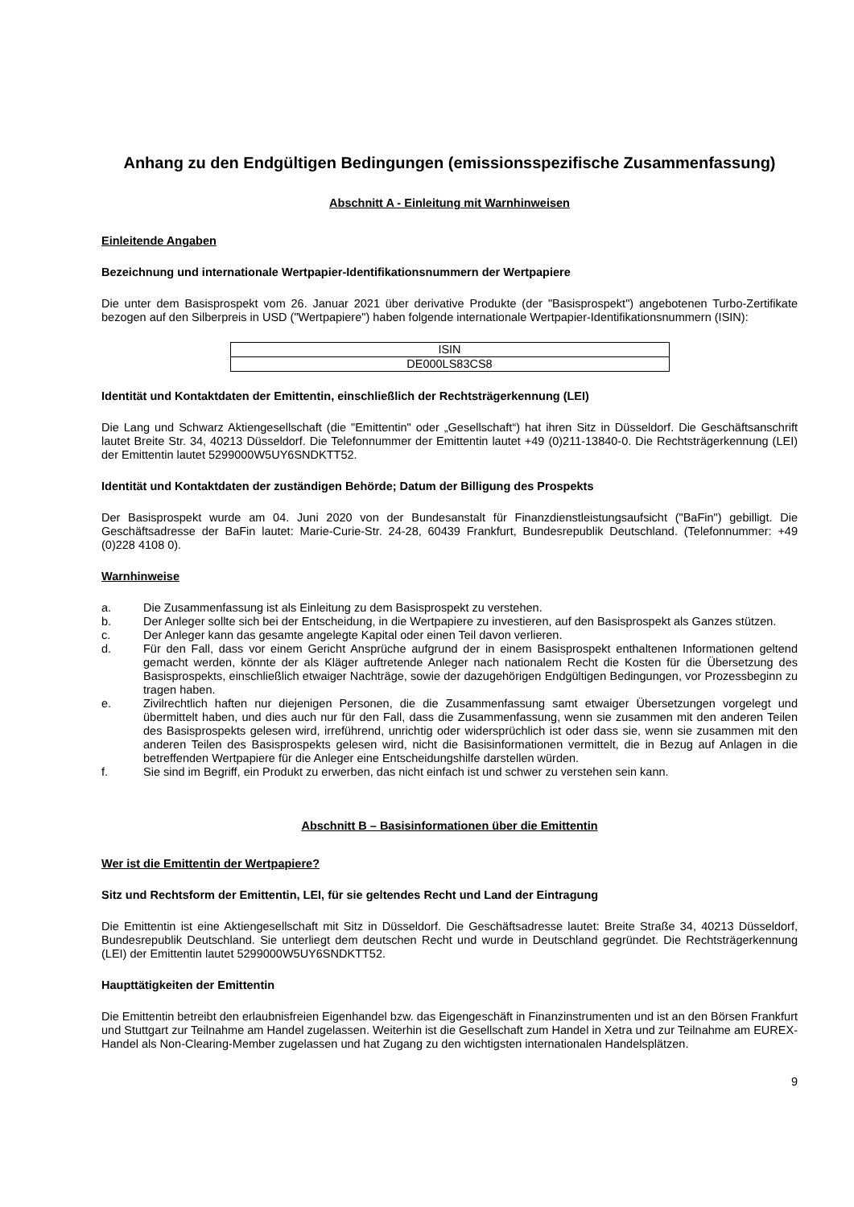Anhang zu den Endgültigen Bedingungen (emissionsspezifische Zusammenfassung)
Abschnitt A - Einleitung mit Warnhinweisen
Einleitende Angaben
Bezeichnung und internationale Wertpapier-Identifikationsnummern der Wertpapiere
Die unter dem Basisprospekt vom 26. Januar 2021 über derivative Produkte (der "Basisprospekt") angebotenen Turbo-Zertifikate bezogen auf den Silberpreis in USD ("Wertpapiere") haben folgende internationale Wertpapier-Identifikationsnummern (ISIN):
| ISIN |
| DE000LS83CS8 |
Identität und Kontaktdaten der Emittentin, einschließlich der Rechtsträgerkennung (LEI)
Die Lang und Schwarz Aktiengesellschaft (die "Emittentin" oder „Gesellschaft“) hat ihren Sitz in Düsseldorf. Die Geschäftsanschrift lautet Breite Str. 34, 40213 Düsseldorf. Die Telefonnummer der Emittentin lautet +49 (0)211-13840-0. Die Rechtsträgerkennung (LEI) der Emittentin lautet 5299000W5UY6SNDKTT52.
Identität und Kontaktdaten der zuständigen Behörde; Datum der Billigung des Prospekts
Der Basisprospekt wurde am 04. Juni 2020 von der Bundesanstalt für Finanzdienstleistungsaufsicht ("BaFin") gebilligt. Die Geschäftsadresse der BaFin lautet: Marie-Curie-Str. 24-28, 60439 Frankfurt, Bundesrepublik Deutschland. (Telefonnummer: +49 (0)228 4108 0).
Warnhinweise
a. Die Zusammenfassung ist als Einleitung zu dem Basisprospekt zu verstehen.
b. Der Anleger sollte sich bei der Entscheidung, in die Wertpapiere zu investieren, auf den Basisprospekt als Ganzes stützen.
c. Der Anleger kann das gesamte angelegte Kapital oder einen Teil davon verlieren.
d. Für den Fall, dass vor einem Gericht Ansprüche aufgrund der in einem Basisprospekt enthaltenen Informationen geltend gemacht werden, könnte der als Kläger auftretende Anleger nach nationalem Recht die Kosten für die Übersetzung des Basisprospekts, einschließlich etwaiger Nachträge, sowie der dazugehörigen Endgültigen Bedingungen, vor Prozessbeginn zu tragen haben.
e. Zivilrechtlich haften nur diejenigen Personen, die die Zusammenfassung samt etwaiger Übersetzungen vorgelegt und übermittelt haben, und dies auch nur für den Fall, dass die Zusammenfassung, wenn sie zusammen mit den anderen Teilen des Basisprospekts gelesen wird, irreführend, unrichtig oder widersprüchlich ist oder dass sie, wenn sie zusammen mit den anderen Teilen des Basisprospekts gelesen wird, nicht die Basisinformationen vermittelt, die in Bezug auf Anlagen in die betreffenden Wertpapiere für die Anleger eine Entscheidungshilfe darstellen würden.
f. Sie sind im Begriff, ein Produkt zu erwerben, das nicht einfach ist und schwer zu verstehen sein kann.
Abschnitt B – Basisinformationen über die Emittentin
Wer ist die Emittentin der Wertpapiere?
Sitz und Rechtsform der Emittentin, LEI, für sie geltendes Recht und Land der Eintragung
Die Emittentin ist eine Aktiengesellschaft mit Sitz in Düsseldorf. Die Geschäftsadresse lautet: Breite Straße 34, 40213 Düsseldorf, Bundesrepublik Deutschland. Sie unterliegt dem deutschen Recht und wurde in Deutschland gegründet. Die Rechtsträgerkennung (LEI) der Emittentin lautet 5299000W5UY6SNDKTT52.
Haupttätigkeiten der Emittentin
Die Emittentin betreibt den erlaubnisfreien Eigenhandel bzw. das Eigengeschäft in Finanzinstrumenten und ist an den Börsen Frankfurt und Stuttgart zur Teilnahme am Handel zugelassen. Weiterhin ist die Gesellschaft zum Handel in Xetra und zur Teilnahme am EUREX-Handel als Non-Clearing-Member zugelassen und hat Zugang zu den wichtigsten internationalen Handelsplätzen.
9